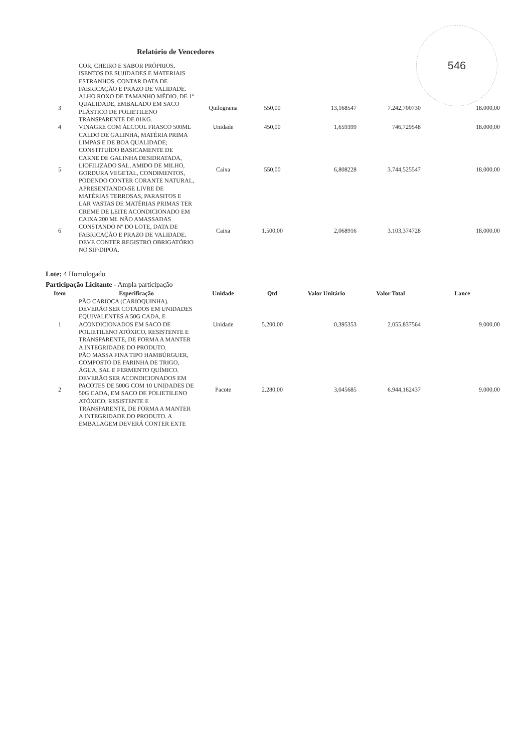546
Relatório de Vencedores
| | COR, CHEIRO E SABOR PRÓPRIOS, ISENTOS DE SUJIDADES E MATERIAIS ESTRANHOS. CONTAR DATA DE FABRICAÇÃO E PRAZO DE VALIDADE. | | | | | |
| 3 | ALHO ROXO DE TAMANHO MÉDIO, DE 1ª QUALIDADE, EMBALADO EM SACO PLÁSTICO DE POLIETILENO TRANSPARENTE DE 01KG. | Quilograma | 550,00 | 13,168547 | 7.242,700730 | 18.000,00 |
| 4 | VINAGRE COM ÁLCOOL FRASCO 500ML | Unidade | 450,00 | 1,659399 | 746,729548 | 18.000,00 |
| 5 | CALDO DE GALINHA, MATÉRIA PRIMA LIMPAS E DE BOA QUALIDADE; CONSTITUÍDO BASICAMENTE DE CARNE DE GALINHA DESIDRATADA, LIOFILIZADO SAL, AMIDO DE MILHO, GORDURA VEGETAL, CONDIMENTOS, PODENDO CONTER CORANTE NATURAL, APRESENTANDO-SE LIVRE DE MATÉRIAS TERROSAS, PARASITOS E LAR VASTAS DE MATÉRIAS PRIMAS TER | Caixa | 550,00 | 6,808228 | 3.744,525547 | 18.000,00 |
| 6 | CREME DE LEITE ACONDICIONADO EM CAIXA 200 ML NÃO AMASSADAS CONSTANDO Nº DO LOTE, DATA DE FABRICAÇÃO E PRAZO DE VALIDADE. DEVE CONTER REGISTRO OBRIGATÓRIO NO SIF/DIPOA. | Caixa | 1.500,00 | 2,068916 | 3.103,374728 | 18.000,00 |
Lote: 4 Homologado
Participação Licitante - Ampla participação
| Item | Especificação | Unidade | Qtd | Valor Unitário | Valor Total | Lance |
| --- | --- | --- | --- | --- | --- | --- |
| 1 | PÃO CARIOCA (CARIOQUINHA). DEVERÃO SER COTADOS EM UNIDADES EQUIVALENTES A 50G CADA, E ACONDICIONADOS EM SACO DE POLIETILENO ATÓXICO, RESISTENTE E TRANSPARENTE, DE FORMA A MANTER A INTEGRIDADE DO PRODUTO. | Unidade | 5.200,00 | 0,395353 | 2.055,837564 | 9.000,00 |
| 2 | PÃO MASSA FINA TIPO HAMBÚRGUER, COMPOSTO DE FARINHA DE TRIGO, ÁGUA, SAL E FERMENTO QUÍMICO. DEVERÃO SER ACONDICIONADOS EM PACOTES DE 500G COM 10 UNIDADES DE 50G CADA, EM SACO DE POLIETILENO ATÓXICO, RESISTENTE E TRANSPARENTE, DE FORMA A MANTER A INTEGRIDADE DO PRODUTO. A EMBALAGEM DEVERÁ CONTER EXTE | Pacote | 2.280,00 | 3,045685 | 6.944,162437 | 9.000,00 |